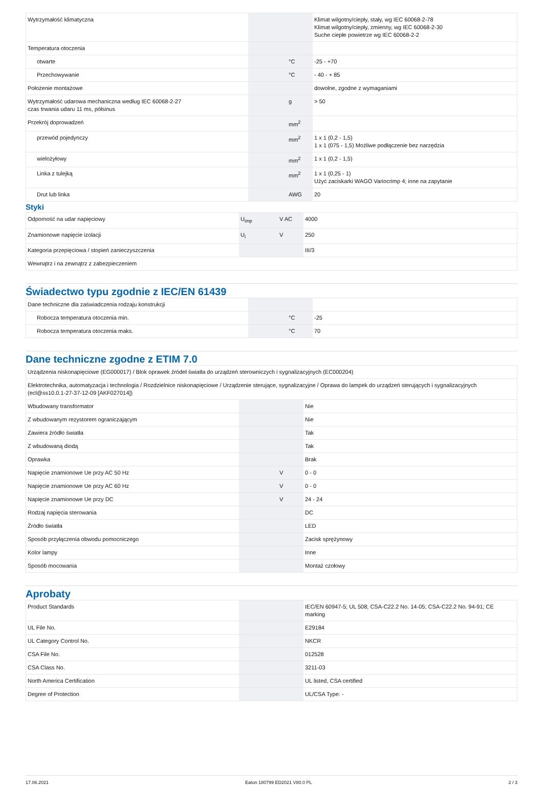| Wytrzymałość klimatyczna | | | Klimat wilgotny/ciepły, stały, wg IEC 60068-2-78 Klimat wilgotny/ciepły, zmienny, wg IEC 60068-2-30 Suche ciepłe powietrze wg IEC 60068-2-2 |
| Temperatura otoczenia | | | |
| otwarte | | °C | -25 - +70 |
| Przechowywanie | | °C | - 40 - + 85 |
| Położenie montażowe | | | dowolne, zgodne z wymaganiami |
| Wytrzymałość udarowa mechaniczna według IEC 60068-2-27 czas trwania udaru 11 ms, półsinus | | g | > 50 |
| Przekrój doprowadzeń | | mm<sup>2</sup> | |
| przewód pojedynczy | | mm<sup>2</sup> | 1 x 1 (0,2 - 1,5) 1 x 1 (075 - 1,5) Możliwe podłączenie bez narzędzia |
| wielożyłowy | | mm<sup>2</sup> | 1 x 1 (0,2 - 1,5) |
| Linka z tulejką | | mm<sup>2</sup> | 1 x 1 (0,25 - 1) Użyć zaciskarki WAGO Variocrimp 4; inne na zapytanie |
| Drut lub linka | | AWG | 20 |
Styki
| Odporność na udar napięciowy | U<sub>imp</sub> | V AC | 4000 |
| Znamionowe napięcie izolacji | U<sub>i</sub> | V | 250 |
| Kategoria przepięciowa / stopień zanieczyszczenia | | | III/3 |
| Wewnątrz i na zewnątrz z zabezpieczeniem | | | |
Świadectwo typu zgodnie z IEC/EN 61439
| Dane techniczne dla zaświadczenia rodzaju konstrukcji | | | |
| Robocza temperatura otoczenia min. | | °C | -25 |
| Robocza temperatura otoczenia maks. | | °C | 70 |
Dane techniczne zgodne z ETIM 7.0
| Urządzenia niskonapięciowe (EG000017) / Blok oprawek źródeł światła do urządzeń sterowniczych i sygnalizacyjnych (EC000204) | | | |
| Elektrotechnika, automatyzacja i technologia / Rozdzielnice niskonapięciowe / Urządzenie sterujące, sygnalizacyjne / Oprawa do lampek do urządzeń sterujących i sygnalizacyjnych (ecl@ss10.0.1-27-37-12-09 [AKF027014]) | | | |
| Wbudowany transformator | | | Nie |
| Z wbudowanym rezystorem ograniczającym | | | Nie |
| Zawiera źródło światła | | | Tak |
| Z wbudowaną diodą | | | Tak |
| Oprawka | | | Brak |
| Napięcie znamionowe Ue przy AC 50 Hz | | V | 0 - 0 |
| Napięcie znamionowe Ue przy AC 60 Hz | | V | 0 - 0 |
| Napięcie znamionowe Ue przy DC | | V | 24 - 24 |
| Rodzaj napięcia sterowania | | | DC |
| Źródło światła | | | LED |
| Sposób przyłączenia obwodu pomocniczego | | | Zacisk sprężynowy |
| Kolor lampy | | | Inne |
| Sposób mocowania | | | Montaż czołowy |
Aprobaty
| Product Standards | | | IEC/EN 60947-5; UL 508; CSA-C22.2 No. 14-05; CSA-C22.2 No. 94-91; CE marking |
| UL File No. | | | E29184 |
| UL Category Control No. | | | NKCR |
| CSA File No. | | | 012528 |
| CSA Class No. | | | 3211-03 |
| North America Certification | | | UL listed, CSA certified |
| Degree of Protection | | | UL/CSA Type: - |
17.06.2021 Eaton 180799 ED2021 V80.0 PL 2 / 3